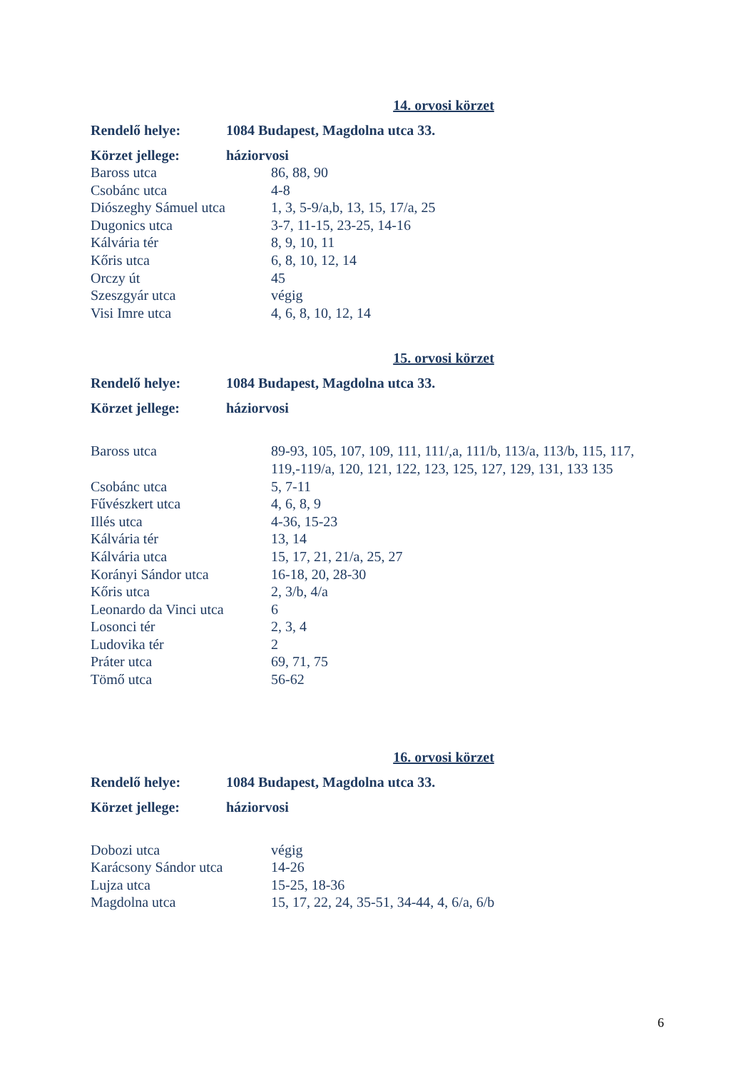14. orvosi körzet
Rendelő helye: 1084 Budapest, Magdolna utca 33.
Körzet jellege: háziorvosi
| Baross utca | 86, 88, 90 |
| Csobánc utca | 4-8 |
| Diószeghy Sámuel utca | 1, 3, 5-9/a,b, 13, 15, 17/a, 25 |
| Dugonics utca | 3-7, 11-15, 23-25, 14-16 |
| Kálvária tér | 8, 9, 10, 11 |
| Kőris utca | 6, 8, 10, 12, 14 |
| Orczy út | 45 |
| Szeszgyár utca | végig |
| Visi Imre utca | 4, 6, 8, 10, 12, 14 |
15. orvosi körzet
Rendelő helye: 1084 Budapest, Magdolna utca 33.
Körzet jellege: háziorvosi
| Baross utca | 89-93, 105, 107, 109, 111, 111/,a, 111/b, 113/a, 113/b, 115, 117, 119,-119/a, 120, 121, 122, 123, 125, 127, 129, 131, 133 135 |
| Csobánc utca | 5, 7-11 |
| Fűvészkert utca | 4, 6, 8, 9 |
| Illés utca | 4-36, 15-23 |
| Kálvária tér | 13, 14 |
| Kálvária utca | 15, 17, 21, 21/a, 25, 27 |
| Korányi Sándor utca | 16-18, 20, 28-30 |
| Kőris utca | 2, 3/b, 4/a |
| Leonardo da Vinci utca | 6 |
| Losonci tér | 2, 3, 4 |
| Ludovika tér | 2 |
| Práter utca | 69, 71, 75 |
| Tömő utca | 56-62 |
16. orvosi körzet
Rendelő helye: 1084 Budapest, Magdolna utca 33.
Körzet jellege: háziorvosi
| Dobozi utca | végig |
| Karácsony Sándor utca | 14-26 |
| Lujza utca | 15-25, 18-36 |
| Magdolna utca | 15, 17, 22, 24, 35-51, 34-44, 4, 6/a, 6/b |
6